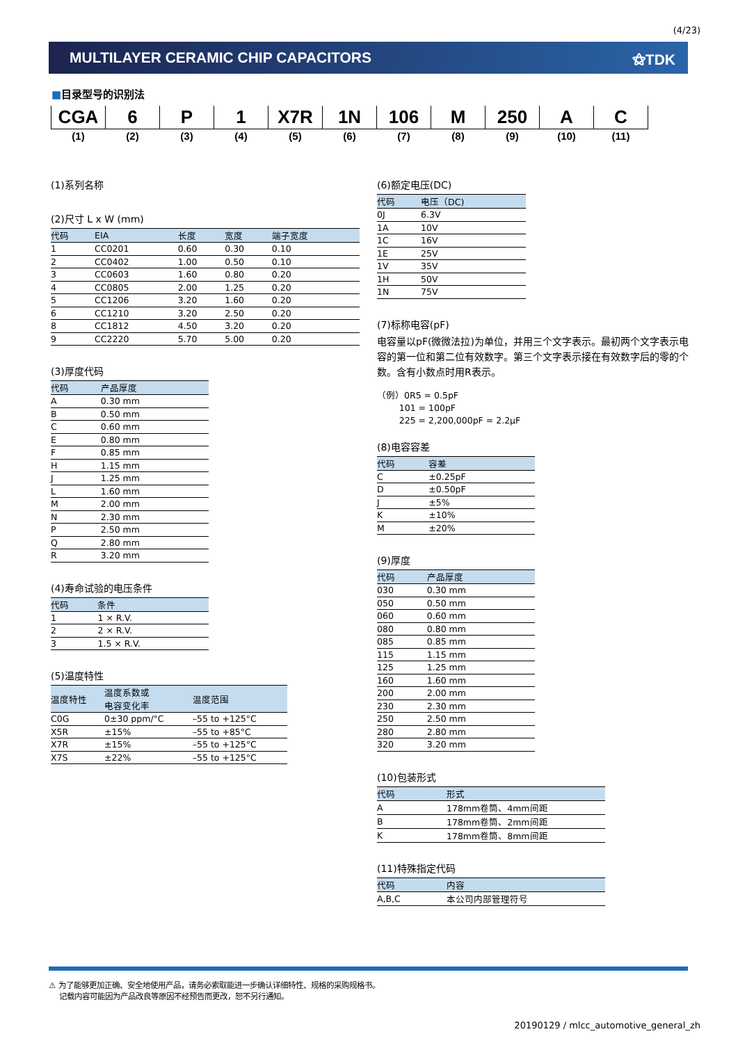(4/23)
MULTILAYER CERAMIC CHIP CAPACITORS ⚝TDK
■目录型号的识别法
| CGA | 6 | P | 1 | X7R | 1N | 106 | M | 250 | A | C |
| (1) | (2) | (3) | (4) | (5) | (6) | (7) | (8) | (9) | (10) | (11) |
(1)系列名称
(2)尺寸 L x W (mm)
| 代码 | EIA | 长度 | 宽度 | 端子宽度 |
| --- | --- | --- | --- | --- |
| 1 | CC0201 | 0.60 | 0.30 | 0.10 |
| 2 | CC0402 | 1.00 | 0.50 | 0.10 |
| 3 | CC0603 | 1.60 | 0.80 | 0.20 |
| 4 | CC0805 | 2.00 | 1.25 | 0.20 |
| 5 | CC1206 | 3.20 | 1.60 | 0.20 |
| 6 | CC1210 | 3.20 | 2.50 | 0.20 |
| 8 | CC1812 | 4.50 | 3.20 | 0.20 |
| 9 | CC2220 | 5.70 | 5.00 | 0.20 |
(3)厚度代码
| 代码 | 产品厚度 |
| --- | --- |
| A | 0.30 mm |
| B | 0.50 mm |
| C | 0.60 mm |
| E | 0.80 mm |
| F | 0.85 mm |
| H | 1.15 mm |
| J | 1.25 mm |
| L | 1.60 mm |
| M | 2.00 mm |
| N | 2.30 mm |
| P | 2.50 mm |
| Q | 2.80 mm |
| R | 3.20 mm |
(4)寿命试验的电压条件
| 代码 | 条件 |
| --- | --- |
| 1 | 1 × R.V. |
| 2 | 2 × R.V. |
| 3 | 1.5 × R.V. |
(5)温度特性
| 温度特性 | 温度系数或 电容变化率 | 温度范围 |
| --- | --- | --- |
| C0G | 0±30 ppm/°C | –55 to +125°C |
| X5R | ±15% | –55 to +85°C |
| X7R | ±15% | –55 to +125°C |
| X7S | ±22% | –55 to +125°C |
(6)额定电压(DC)
| 代码 | 电压（DC) |
| --- | --- |
| 0J | 6.3V |
| 1A | 10V |
| 1C | 16V |
| 1E | 25V |
| 1V | 35V |
| 1H | 50V |
| 1N | 75V |
(7)标称电容(pF)
电容量以pF(微微法拉)为单位，并用三个文字表示。最初两个文字表示电容的第一位和第二位有效数字。第三个文字表示接在有效数字后的零的个数。含有小数点时用R表示。
（例）0R5 = 0.5pF
101 = 100pF
225 = 2,200,000pF = 2.2μF
(8)电容容差
| 代码 | 容差 |
| --- | --- |
| C | ±0.25pF |
| D | ±0.50pF |
| J | ±5% |
| K | ±10% |
| M | ±20% |
(9)厚度
| 代码 | 产品厚度 |
| --- | --- |
| 030 | 0.30 mm |
| 050 | 0.50 mm |
| 060 | 0.60 mm |
| 080 | 0.80 mm |
| 085 | 0.85 mm |
| 115 | 1.15 mm |
| 125 | 1.25 mm |
| 160 | 1.60 mm |
| 200 | 2.00 mm |
| 230 | 2.30 mm |
| 250 | 2.50 mm |
| 280 | 2.80 mm |
| 320 | 3.20 mm |
(10)包装形式
| 代码 | 形式 |
| --- | --- |
| A | 178mm卷筒、4mm间距 |
| B | 178mm卷筒、2mm间距 |
| K | 178mm卷筒、8mm间距 |
(11)特殊指定代码
| 代码 | 内容 |
| --- | --- |
| A,B,C | 本公司内部管理符号 |
⚠ 为了能够更加正确、安全地使用产品，请务必索取能进一步确认详细特性、规格的采购规格书。
记载内容可能因为产品改良等原因不经预告而更改，恕不另行通知。
20190129 / mlcc_automotive_general_zh